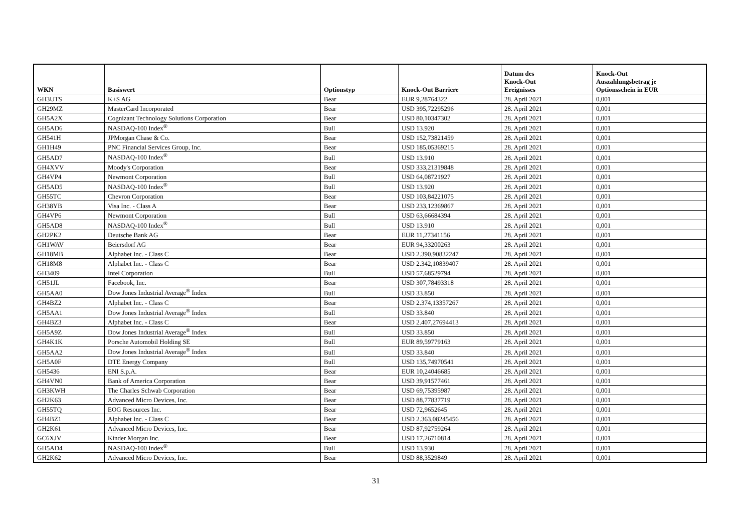| WKN | Basiswert | Optionstyp | Knock-Out Barriere | Datum des Knock-Out Ereignisses | Knock-Out Auszahlungsbetrag je Optionsschein in EUR |
| --- | --- | --- | --- | --- | --- |
| GH3UTS | K+S AG | Bear | EUR 9,28764322 | 28. April 2021 | 0,001 |
| GH29MZ | MasterCard Incorporated | Bear | USD 395,72295296 | 28. April 2021 | 0,001 |
| GH5A2X | Cognizant Technology Solutions Corporation | Bear | USD 80,10347302 | 28. April 2021 | 0,001 |
| GH5AD6 | NASDAQ-100 Index<sup>®</sup> | Bull | USD 13.920 | 28. April 2021 | 0,001 |
| GH541H | JPMorgan Chase & Co. | Bear | USD 152,73821459 | 28. April 2021 | 0,001 |
| GH1H49 | PNC Financial Services Group, Inc. | Bear | USD 185,05369215 | 28. April 2021 | 0,001 |
| GH5AD7 | NASDAQ-100 Index<sup>®</sup> | Bull | USD 13.910 | 28. April 2021 | 0,001 |
| GH4XVV | Moody's Corporation | Bear | USD 333,21319848 | 28. April 2021 | 0,001 |
| GH4VP4 | Newmont Corporation | Bull | USD 64,08721927 | 28. April 2021 | 0,001 |
| GH5AD5 | NASDAQ-100 Index<sup>®</sup> | Bull | USD 13.920 | 28. April 2021 | 0,001 |
| GH55TC | Chevron Corporation | Bear | USD 103,84221075 | 28. April 2021 | 0,001 |
| GH38YB | Visa Inc. - Class A | Bear | USD 233,12369867 | 28. April 2021 | 0,001 |
| GH4VP6 | Newmont Corporation | Bull | USD 63,66684394 | 28. April 2021 | 0,001 |
| GH5AD8 | NASDAQ-100 Index<sup>®</sup> | Bull | USD 13.910 | 28. April 2021 | 0,001 |
| GH2PK2 | Deutsche Bank AG | Bear | EUR 11,27341156 | 28. April 2021 | 0,001 |
| GH1WAV | Beiersdorf AG | Bear | EUR 94,33200263 | 28. April 2021 | 0,001 |
| GH18MB | Alphabet Inc. - Class C | Bear | USD 2.390,90832247 | 28. April 2021 | 0,001 |
| GH18M8 | Alphabet Inc. - Class C | Bear | USD 2.342,10839407 | 28. April 2021 | 0,001 |
| GH3409 | Intel Corporation | Bull | USD 57,68529794 | 28. April 2021 | 0,001 |
| GH51JL | Facebook, Inc. | Bear | USD 307,78493318 | 28. April 2021 | 0,001 |
| GH5AA0 | Dow Jones Industrial Average<sup>®</sup> Index | Bull | USD 33.850 | 28. April 2021 | 0,001 |
| GH4BZ2 | Alphabet Inc. - Class C | Bear | USD 2.374,13357267 | 28. April 2021 | 0,001 |
| GH5AA1 | Dow Jones Industrial Average<sup>®</sup> Index | Bull | USD 33.840 | 28. April 2021 | 0,001 |
| GH4BZ3 | Alphabet Inc. - Class C | Bear | USD 2.407,27694413 | 28. April 2021 | 0,001 |
| GH5A9Z | Dow Jones Industrial Average<sup>®</sup> Index | Bull | USD 33.850 | 28. April 2021 | 0,001 |
| GH4K1K | Porsche Automobil Holding SE | Bull | EUR 89,59779163 | 28. April 2021 | 0,001 |
| GH5AA2 | Dow Jones Industrial Average<sup>®</sup> Index | Bull | USD 33.840 | 28. April 2021 | 0,001 |
| GH5A0F | DTE Energy Company | Bull | USD 135,74970541 | 28. April 2021 | 0,001 |
| GH5436 | ENI S.p.A. | Bear | EUR 10,24046685 | 28. April 2021 | 0,001 |
| GH4VN0 | Bank of America Corporation | Bear | USD 39,91577461 | 28. April 2021 | 0,001 |
| GH3KWH | The Charles Schwab Corporation | Bear | USD 69,75395987 | 28. April 2021 | 0,001 |
| GH2K63 | Advanced Micro Devices, Inc. | Bear | USD 88,77837719 | 28. April 2021 | 0,001 |
| GH55TQ | EOG Resources Inc. | Bear | USD 72,9652645 | 28. April 2021 | 0,001 |
| GH4BZ1 | Alphabet Inc. - Class C | Bear | USD 2.363,08245456 | 28. April 2021 | 0,001 |
| GH2K61 | Advanced Micro Devices, Inc. | Bear | USD 87,92759264 | 28. April 2021 | 0,001 |
| GC6XJV | Kinder Morgan Inc. | Bear | USD 17,26710814 | 28. April 2021 | 0,001 |
| GH5AD4 | NASDAQ-100 Index<sup>®</sup> | Bull | USD 13.930 | 28. April 2021 | 0,001 |
| GH2K62 | Advanced Micro Devices, Inc. | Bear | USD 88,3529849 | 28. April 2021 | 0,001 |
31